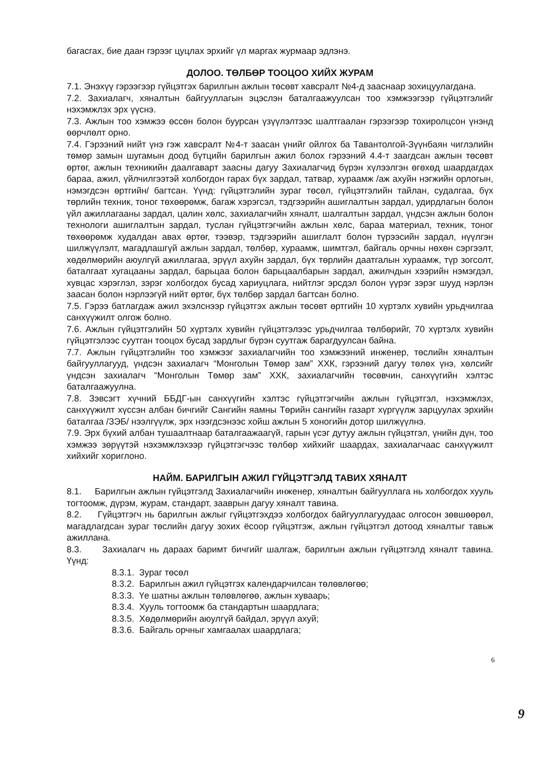багасгах, бие даан гэрээг цуцлах эрхийг үл маргах журмаар эдлэнэ.
ДОЛОО. ТӨЛБӨР ТООЦОО ХИЙХ ЖУРАМ
7.1. Энэхүү гэрээгээр гүйцэтгэх барилгын ажлын төсөвт хавсралт №4-д зааснаар зохицуулагдана.
7.2. Захиалагч, хяналтын байгууллагын эцэслэн баталгаажуулсан тоо хэмжээгээр гүйцэтгэлийг нэхэмжлэх эрх үүснэ.
7.3. Ажлын тоо хэмжээ өссөн болон буурсан үзүүлэлтээс шалтгаалан гэрээгээр тохиролцсон үнэнд өөрчлөлт орно.
7.4. Гэрээний нийт үнэ гэж хавсралт №4-т заасан үнийг ойлгох ба Тавантолгой-Зүүнбаян чиглэлийн төмөр замын шугамын доод бүтцийн барилгын ажил болох гэрээний 4.4-т заагдсан ажлын төсөвт өртөг, ажлын техникийн даалгаварт заасны дагуу Захиалагчид бүрэн хүлээлгэн өгөхөд шаардагдах бараа, ажил, үйлчилгээтэй холбогдон гарах бүх зардал, татвар, хураамж /аж ахуйн нэгжийн орлогын, нэмэгдсэн өртгийн/ багтсан. Үүнд: гүйцэтгэлийн зураг төсөл, гүйцэтгэлийн тайлан, судалгаа, бүх төрлийн техник, тоног төхөөрөмж, багаж хэрэгсэл, тэдгээрийн ашиглалтын зардал, удирдлагын болон үйл ажиллагааны зардал, цалин хөлс, захиалагчийн хяналт, шалгалтын зардал, үндсэн ажлын болон технологи ашиглалтын зардал, туслан гүйцэтгэгчийн ажлын хөлс, бараа материал, техник, тоног төхөөрөмж худалдан авах өртөг, тээвэр, тэдгээрийн ашиглалт болон түрээсийн зардал, нүүлгэн шилжүүлэлт, магадлашгүй ажлын зардал, төлбөр, хураамж, шимтгэл, байгаль орчны нөхөн сэргээлт, хөдөлмөрийн аюулгүй ажиллагаа, эрүүл ахуйн зардал, бүх төрлийн даатгалын хураамж, түр зогсолт, баталгаат хугацааны зардал, барьцаа болон барьцаалбарын зардал, ажилчдын хээрийн нэмэгдэл, хувцас хэрэглэл, зэрэг холбогдох бусад хариуцлага, нийтлэг эрсдэл болон үүрэг зэрэг шууд нэрлэн заасан болон нэрлээгүй нийт өртөг, бүх төлбөр зардал багтсан болно.
7.5. Гэрээ батлагдаж ажил эхэлснээр гүйцэтгэх ажлын төсөвт өртгийн 10 хүртэлх хувийн урьдчилгаа санхүүжилт олгож болно.
7.6. Ажлын гүйцэтгэлийн 50 хүртэлх хувийн гүйцэтгэлээс урьдчилгаа төлбөрийг, 70 хүртэлх хувийн гүйцэтгэлээс суутган тооцох бусад зардлыг бүрэн суутгаж барагдуулсан байна.
7.7. Ажлын гүйцэтгэлийн тоо хэмжээг захиалагчийн тоо хэмжээний инженер, төслийн хяналтын байгууллагууд, үндсэн захиалагч “Монголын Төмөр зам” ХХК, гэрээний дагуу төлөх үнэ, хөлсийг үндсэн захиалагч “Монголын Төмөр зам” ХХК, захиалагчийн төсөвчин, санхүүгийн хэлтэс баталгаажуулна.
7.8. Зэвсэгт хүчний ББДГ-ын санхүүгийн хэлтэс гүйцэтгэгчийн ажлын гүйцэтгэл, нэхэмжлэх, санхүүжилт хүссэн албан бичгийг Сангийн яамны Төрийн сангийн газарт хүргүүлж зарцуулах эрхийн баталгаа /ЗЭБ/ нээлгүүлж, эрх нээгдсэнээс хойш ажлын 5 хоногийн дотор шилжүүлнэ.
7.9. Эрх бүхий албан тушаалтнаар баталгаажаагүй, гарын үсэг дутуу ажлын гүйцэтгэл, үнийн дүн, тоо хэмжээ зөрүүтэй нэхэмжлэхээр гүйцэтгэгчээс төлбөр хийхийг шаардах, захиалагчаас санхүүжилт хийхийг хориглоно.
НАЙМ. БАРИЛГЫН АЖИЛ ГҮЙЦЭТГЭЛД ТАВИХ ХЯНАЛТ
8.1. Барилгын ажлын гүйцэтгэлд Захиалагчийн инженер, хяналтын байгууллага нь холбогдох хууль тогтоомж, дүрэм, журам, стандарт, зааврын дагуу хяналт тавина.
8.2. Гүйцэтгэгч нь барилгын ажлыг гүйцэтгэхдээ холбогдох байгууллагуудаас олгосон зөвшөөрөл, магадлагдсан зураг төслийн дагуу зохих ёсоор гүйцэтгэж, ажлын гүйцэтгэл дотоод хяналтыг тавьж ажиллана.
8.3. Захиалагч нь дараах баримт бичгийг шалгаж, барилгын ажлын гүйцэтгэлд хяналт тавина. Үүнд:
8.3.1. Зураг төсөл
8.3.2. Барилгын ажил гүйцэтгэх календарчилсан төлөвлөгөө;
8.3.3. Үе шатны ажлын төлөвлөгөө, ажлын хуваарь;
8.3.4. Хууль тогтоомж ба стандартын шаардлага;
8.3.5. Хөдөлмөрийн аюулгүй байдал, эрүүл ахуй;
8.3.6. Байгаль орчныг хамгаалах шаардлага;
6
9